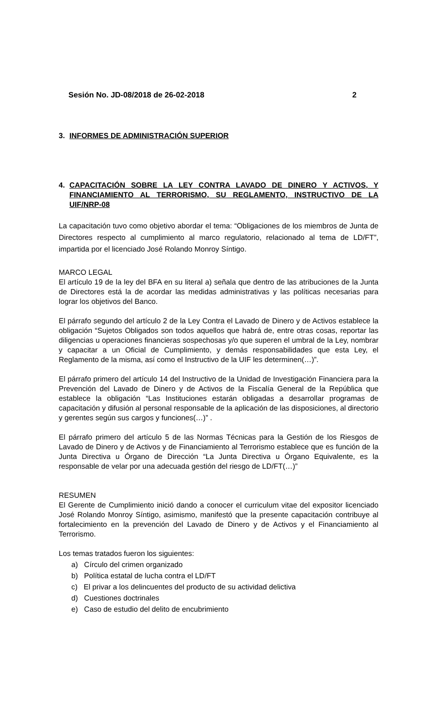Sesión No. JD-08/2018 de 26-02-2018 2
3. INFORMES DE ADMINISTRACIÓN SUPERIOR
4. CAPACITACIÓN SOBRE LA LEY CONTRA LAVADO DE DINERO Y ACTIVOS, Y FINANCIAMIENTO AL TERRORISMO, SU REGLAMENTO, INSTRUCTIVO DE LA UIF/NRP-08
La capacitación tuvo como objetivo abordar el tema: “Obligaciones de los miembros de Junta de Directores respecto al cumplimiento al marco regulatorio, relacionado al tema de LD/FT”, impartida por el licenciado José Rolando Monroy Síntigo.
MARCO LEGAL
El artículo 19 de la ley del BFA en su literal a) señala que dentro de las atribuciones de la Junta de Directores está la de acordar las medidas administrativas y las políticas necesarias para lograr los objetivos del Banco.
El párrafo segundo del artículo 2 de la Ley Contra el Lavado de Dinero y de Activos establece la obligación “Sujetos Obligados son todos aquellos que habrá de, entre otras cosas, reportar las diligencias u operaciones financieras sospechosas y/o que superen el umbral de la Ley, nombrar y capacitar a un Oficial de Cumplimiento, y demás responsabilidades que esta Ley, el Reglamento de la misma, así como el Instructivo de la UIF les determinen(…)”.
El párrafo primero del artículo 14 del Instructivo de la Unidad de Investigación Financiera para la Prevención del Lavado de Dinero y de Activos de la Fiscalía General de la República que establece la obligación “Las Instituciones estarán obligadas a desarrollar programas de capacitación y difusión al personal responsable de la aplicación de las disposiciones, al directorio y gerentes según sus cargos y funciones(…)” .
El párrafo primero del artículo 5 de las Normas Técnicas para la Gestión de los Riesgos de Lavado de Dinero y de Activos y de Financiamiento al Terrorismo establece que es función de la Junta Directiva u Órgano de Dirección “La Junta Directiva u Órgano Equivalente, es la responsable de velar por una adecuada gestión del riesgo de LD/FT(…)”
RESUMEN
El Gerente de Cumplimiento inició dando a conocer el curriculum vitae del expositor licenciado José Rolando Monroy Síntigo, asimismo, manifestó que la presente capacitación contribuye al fortalecimiento en la prevención del Lavado de Dinero y de Activos y el Financiamiento al Terrorismo.
Los temas tratados fueron los siguientes:
a) Círculo del crimen organizado
b) Política estatal de lucha contra el LD/FT
c) El privar a los delincuentes del producto de su actividad delictiva
d) Cuestiones doctrinales
e) Caso de estudio del delito de encubrimiento